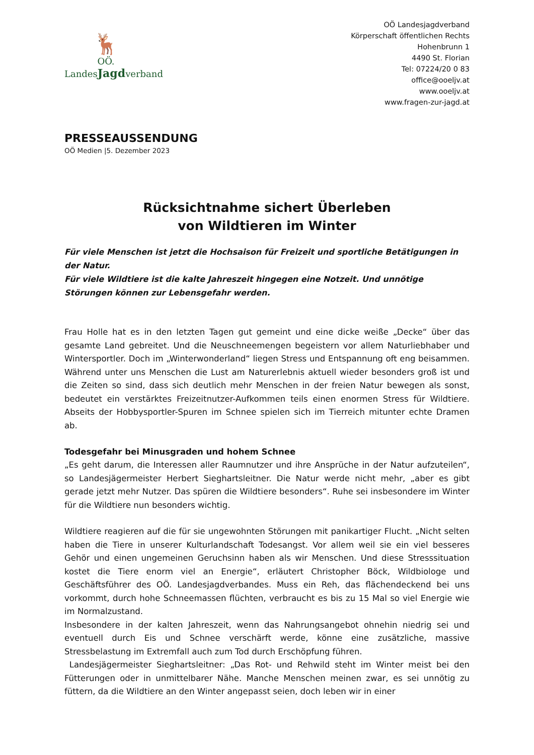🦌
OÖ.
LandesJagdverband
OÖ Landesjagdverband
Körperschaft öffentlichen Rechts
Hohenbrunn 1
4490 St. Florian
Tel: 07224/20 0 83
office@ooeljv.at
www.ooeljv.at
www.fragen-zur-jagd.at
PRESSEAUSSENDUNG
OÖ Medien |5. Dezember 2023
Rücksichtnahme sichert Überleben
von Wildtieren im Winter
Für viele Menschen ist jetzt die Hochsaison für Freizeit und sportliche Betätigungen in der Natur.
Für viele Wildtiere ist die kalte Jahreszeit hingegen eine Notzeit. Und unnötige Störungen können zur Lebensgefahr werden.
Frau Holle hat es in den letzten Tagen gut gemeint und eine dicke weiße „Decke“ über das gesamte Land gebreitet. Und die Neuschneemengen begeistern vor allem Naturliebhaber und Wintersportler. Doch im „Winterwonderland“ liegen Stress und Entspannung oft eng beisammen. Während unter uns Menschen die Lust am Naturerlebnis aktuell wieder besonders groß ist und die Zeiten so sind, dass sich deutlich mehr Menschen in der freien Natur bewegen als sonst, bedeutet ein verstärktes Freizeitnutzer-Aufkommen teils einen enormen Stress für Wildtiere. Abseits der Hobbysportler-Spuren im Schnee spielen sich im Tierreich mitunter echte Dramen ab.
Todesgefahr bei Minusgraden und hohem Schnee
„Es geht darum, die Interessen aller Raumnutzer und ihre Ansprüche in der Natur aufzuteilen“, so Landesjägermeister Herbert Sieghartsleitner. Die Natur werde nicht mehr, „aber es gibt gerade jetzt mehr Nutzer. Das spüren die Wildtiere besonders“. Ruhe sei insbesondere im Winter für die Wildtiere nun besonders wichtig.
Wildtiere reagieren auf die für sie ungewohnten Störungen mit panikartiger Flucht. „Nicht selten haben die Tiere in unserer Kulturlandschaft Todesangst. Vor allem weil sie ein viel besseres Gehör und einen ungemeinen Geruchsinn haben als wir Menschen. Und diese Stresssituation kostet die Tiere enorm viel an Energie“, erläutert Christopher Böck, Wildbiologe und Geschäftsführer des OÖ. Landesjagdverbandes. Muss ein Reh, das flächendeckend bei uns vorkommt, durch hohe Schneemassen flüchten, verbraucht es bis zu 15 Mal so viel Energie wie im Normalzustand.
Insbesondere in der kalten Jahreszeit, wenn das Nahrungsangebot ohnehin niedrig sei und eventuell durch Eis und Schnee verschärft werde, könne eine zusätzliche, massive Stressbelastung im Extremfall auch zum Tod durch Erschöpfung führen.
Landesjägermeister Sieghartsleitner: „Das Rot- und Rehwild steht im Winter meist bei den Fütterungen oder in unmittelbarer Nähe. Manche Menschen meinen zwar, es sei unnötig zu füttern, da die Wildtiere an den Winter angepasst seien, doch leben wir in einer